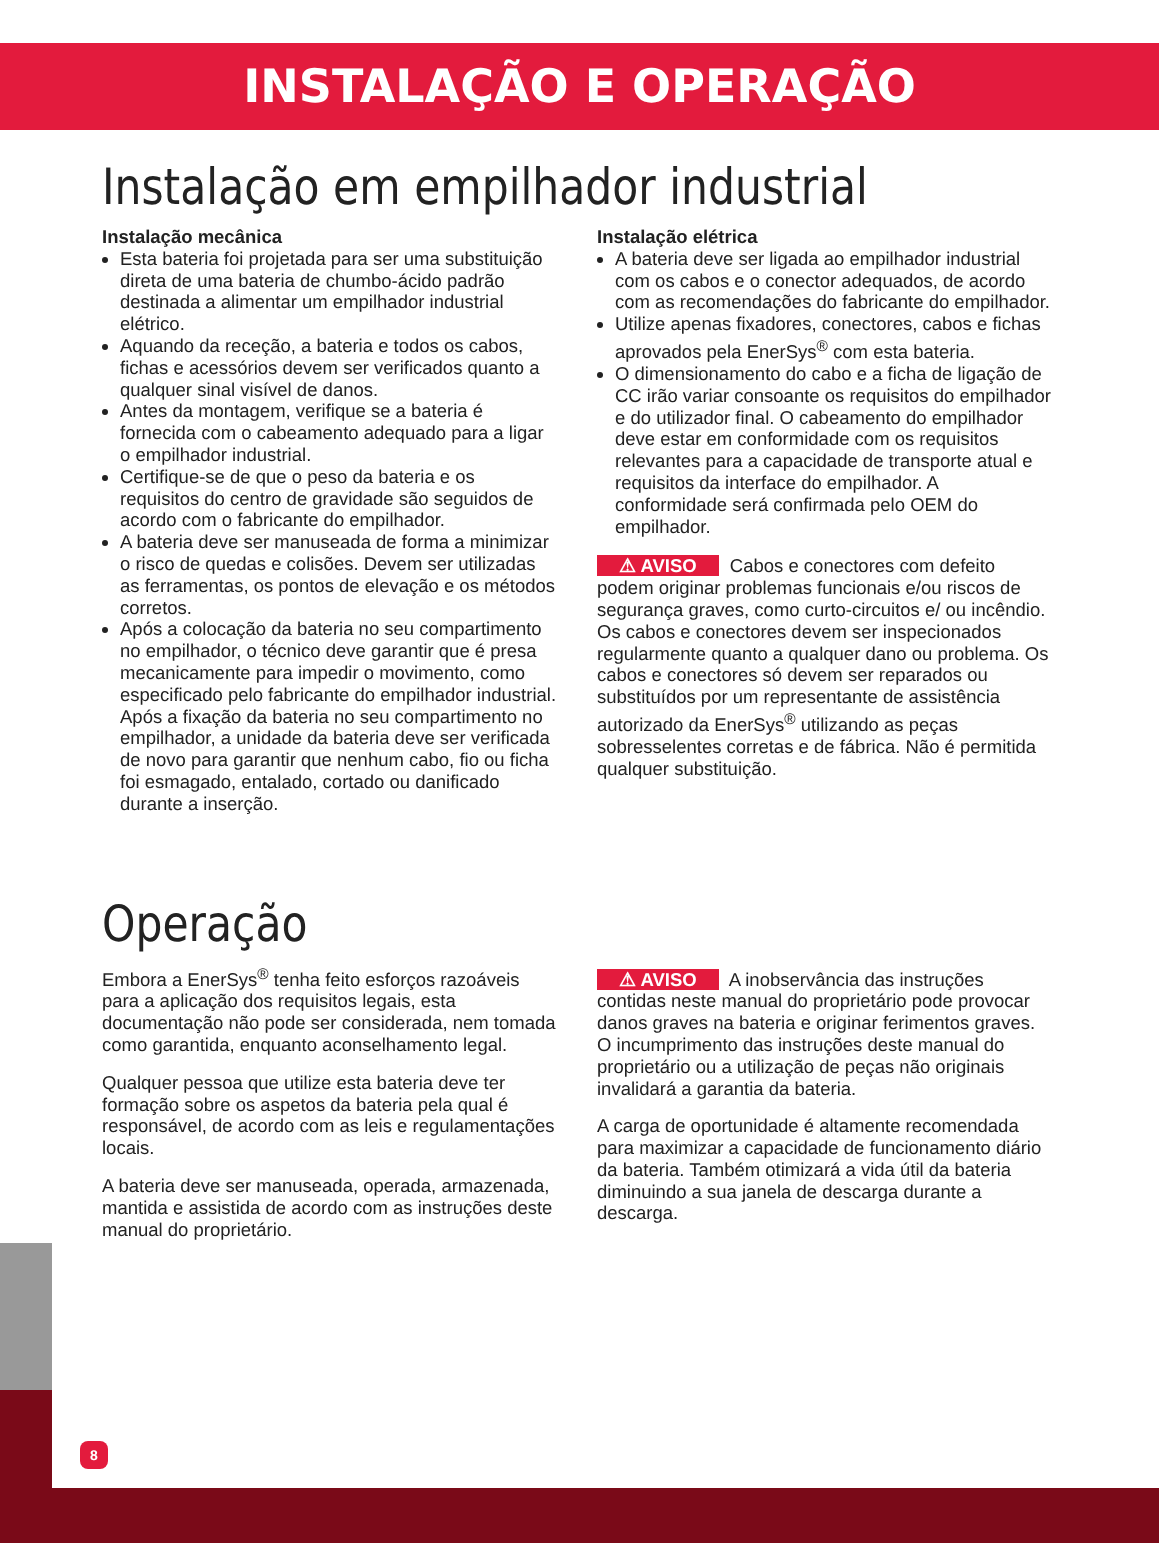INSTALAÇÃO E OPERAÇÃO
Instalação em empilhador industrial
Instalação mecânica
Esta bateria foi projetada para ser uma substituição direta de uma bateria de chumbo-ácido padrão destinada a alimentar um empilhador industrial elétrico.
Aquando da receção, a bateria e todos os cabos, fichas e acessórios devem ser verificados quanto a qualquer sinal visível de danos.
Antes da montagem, verifique se a bateria é fornecida com o cabeamento adequado para a ligar o empilhador industrial.
Certifique-se de que o peso da bateria e os requisitos do centro de gravidade são seguidos de acordo com o fabricante do empilhador.
A bateria deve ser manuseada de forma a minimizar o risco de quedas e colisões. Devem ser utilizadas as ferramentas, os pontos de elevação e os métodos corretos.
Após a colocação da bateria no seu compartimento no empilhador, o técnico deve garantir que é presa mecanicamente para impedir o movimento, como especificado pelo fabricante do empilhador industrial. Após a fixação da bateria no seu compartimento no empilhador, a unidade da bateria deve ser verificada de novo para garantir que nenhum cabo, fio ou ficha foi esmagado, entalado, cortado ou danificado durante a inserção.
Instalação elétrica
A bateria deve ser ligada ao empilhador industrial com os cabos e o conector adequados, de acordo com as recomendações do fabricante do empilhador.
Utilize apenas fixadores, conectores, cabos e fichas aprovados pela EnerSys<sup>®</sup> com esta bateria.
O dimensionamento do cabo e a ficha de ligação de CC irão variar consoante os requisitos do empilhador e do utilizador final. O cabeamento do empilhador deve estar em conformidade com os requisitos relevantes para a capacidade de transporte atual e requisitos da interface do empilhador. A conformidade será confirmada pelo OEM do empilhador.
⚠ AVISO Cabos e conectores com defeito podem originar problemas funcionais e/ou riscos de segurança graves, como curto-circuitos e/ ou incêndio. Os cabos e conectores devem ser inspecionados regularmente quanto a qualquer dano ou problema. Os cabos e conectores só devem ser reparados ou substituídos por um representante de assistência autorizado da EnerSys<sup>®</sup> utilizando as peças sobresselentes corretas e de fábrica. Não é permitida qualquer substituição.
Operação
Embora a EnerSys<sup>®</sup> tenha feito esforços razoáveis para a aplicação dos requisitos legais, esta documentação não pode ser considerada, nem tomada como garantida, enquanto aconselhamento legal.
Qualquer pessoa que utilize esta bateria deve ter formação sobre os aspetos da bateria pela qual é responsável, de acordo com as leis e regulamentações locais.
A bateria deve ser manuseada, operada, armazenada, mantida e assistida de acordo com as instruções deste manual do proprietário.
⚠ AVISO A inobservância das instruções contidas neste manual do proprietário pode provocar danos graves na bateria e originar ferimentos graves. O incumprimento das instruções deste manual do proprietário ou a utilização de peças não originais invalidará a garantia da bateria.
A carga de oportunidade é altamente recomendada para maximizar a capacidade de funcionamento diário da bateria. Também otimizará a vida útil da bateria diminuindo a sua janela de descarga durante a descarga.
8